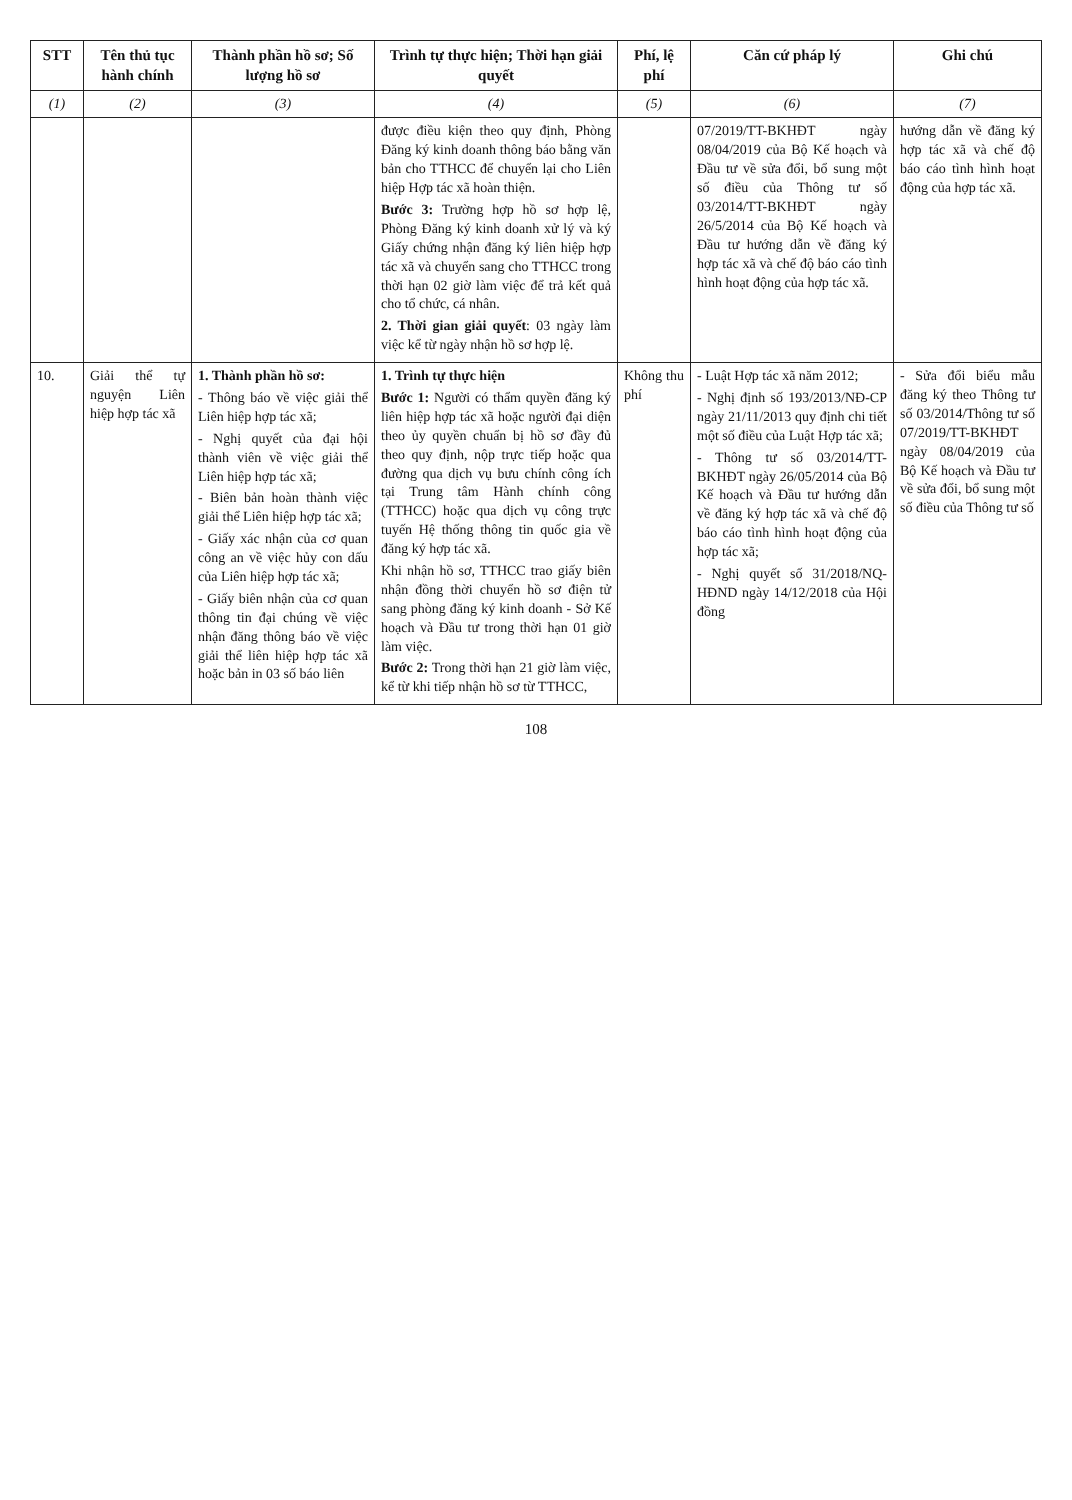| STT | Tên thủ tục hành chính | Thành phần hồ sơ; Số lượng hồ sơ | Trình tự thực hiện; Thời hạn giải quyết | Phí, lệ phí | Căn cứ pháp lý | Ghi chú |
| --- | --- | --- | --- | --- | --- | --- |
| (1) | (2) | (3) | (4) | (5) | (6) | (7) |
| | | | được điều kiện theo quy định, Phòng Đăng ký kinh doanh thông báo bằng văn bản cho TTHCC để chuyển lại cho Liên hiệp Hợp tác xã hoàn thiện. Bước 3: Trường hợp hồ sơ hợp lệ, Phòng Đăng ký kinh doanh xử lý và ký Giấy chứng nhận đăng ký liên hiệp hợp tác xã và chuyển sang cho TTHCC trong thời hạn 02 giờ làm việc để trả kết quả cho tổ chức, cá nhân. 2. Thời gian giải quyết : 03 ngày làm việc kể từ ngày nhận hồ sơ hợp lệ. | | 07/2019/TT-BKHĐT ngày 08/04/2019 của Bộ Kế hoạch và Đầu tư về sửa đổi, bổ sung một số điều của Thông tư số 03/2014/TT-BKHĐT ngày 26/5/2014 của Bộ Kế hoạch và Đầu tư hướng dẫn về đăng ký hợp tác xã và chế độ báo cáo tình hình hoạt động của hợp tác xã. | hướng dẫn về đăng ký hợp tác xã và chế độ báo cáo tình hình hoạt động của hợp tác xã. |
| 10. | Giải thể tự nguyện Liên hiệp hợp tác xã | 1. Thành phần hồ sơ: - Thông báo về việc giải thể Liên hiệp hợp tác xã; - Nghị quyết của đại hội thành viên về việc giải thể Liên hiệp hợp tác xã; - Biên bản hoàn thành việc giải thể Liên hiệp hợp tác xã; - Giấy xác nhận của cơ quan công an về việc hủy con dấu của Liên hiệp hợp tác xã; - Giấy biên nhận của cơ quan thông tin đại chúng về việc nhận đăng thông báo về việc giải thể liên hiệp hợp tác xã hoặc bản in 03 số báo liên | 1. Trình tự thực hiện Bước 1: Người có thẩm quyền đăng ký liên hiệp hợp tác xã hoặc người đại diện theo ủy quyền chuẩn bị hồ sơ đầy đủ theo quy định, nộp trực tiếp hoặc qua đường qua dịch vụ bưu chính công ích tại Trung tâm Hành chính công (TTHCC) hoặc qua dịch vụ công trực tuyến Hệ thống thông tin quốc gia về đăng ký hợp tác xã. Khi nhận hồ sơ, TTHCC trao giấy biên nhận đồng thời chuyển hồ sơ điện tử sang phòng đăng ký kinh doanh - Sở Kế hoạch và Đầu tư trong thời hạn 01 giờ làm việc. Bước 2: Trong thời hạn 21 giờ làm việc, kể từ khi tiếp nhận hồ sơ từ TTHCC, | Không thu phí | - Luật Hợp tác xã năm 2012; - Nghị định số 193/2013/NĐ-CP ngày 21/11/2013 quy định chi tiết một số điều của Luật Hợp tác xã; - Thông tư số 03/2014/TT-BKHĐT ngày 26/05/2014 của Bộ Kế hoạch và Đầu tư hướng dẫn về đăng ký hợp tác xã và chế độ báo cáo tình hình hoạt động của hợp tác xã; - Nghị quyết số 31/2018/NQ-HĐND ngày 14/12/2018 của Hội đồng | - Sửa đổi biểu mẫu đăng ký theo Thông tư số 03/2014/Thông tư số 07/2019/TT-BKHĐT ngày 08/04/2019 của Bộ Kế hoạch và Đầu tư về sửa đổi, bổ sung một số điều của Thông tư số |
108